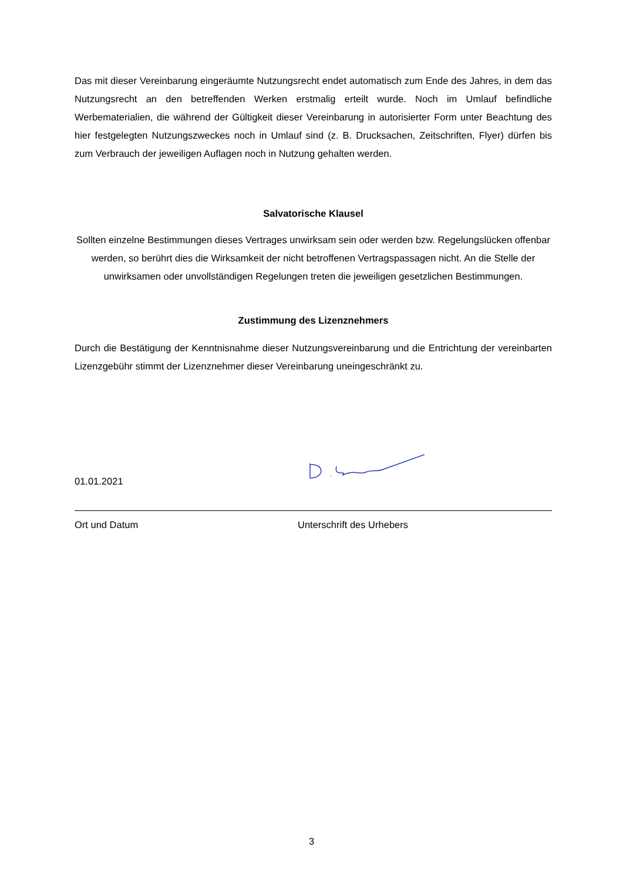Das mit dieser Vereinbarung eingeräumte Nutzungsrecht endet automatisch zum Ende des Jahres, in dem das Nutzungsrecht an den betreffenden Werken erstmalig erteilt wurde. Noch im Umlauf befindliche Werbematerialien, die während der Gültigkeit dieser Vereinbarung in autorisierter Form unter Beachtung des hier festgelegten Nutzungszweckes noch in Umlauf sind (z. B. Drucksachen, Zeitschriften, Flyer) dürfen bis zum Verbrauch der jeweiligen Auflagen noch in Nutzung gehalten werden.
Salvatorische Klausel
Sollten einzelne Bestimmungen dieses Vertrages unwirksam sein oder werden bzw. Regelungslücken offenbar werden, so berührt dies die Wirksamkeit der nicht betroffenen Vertragspassagen nicht. An die Stelle der unwirksamen oder unvollständigen Regelungen treten die jeweiligen gesetzlichen Bestimmungen.
Zustimmung des Lizenznehmers
Durch die Bestätigung der Kenntnisnahme dieser Nutzungsvereinbarung und die Entrichtung der vereinbarten Lizenzgebühr stimmt der Lizenznehmer dieser Vereinbarung uneingeschränkt zu.
01.01.2021
Ort und Datum Unterschrift des Urhebers
3